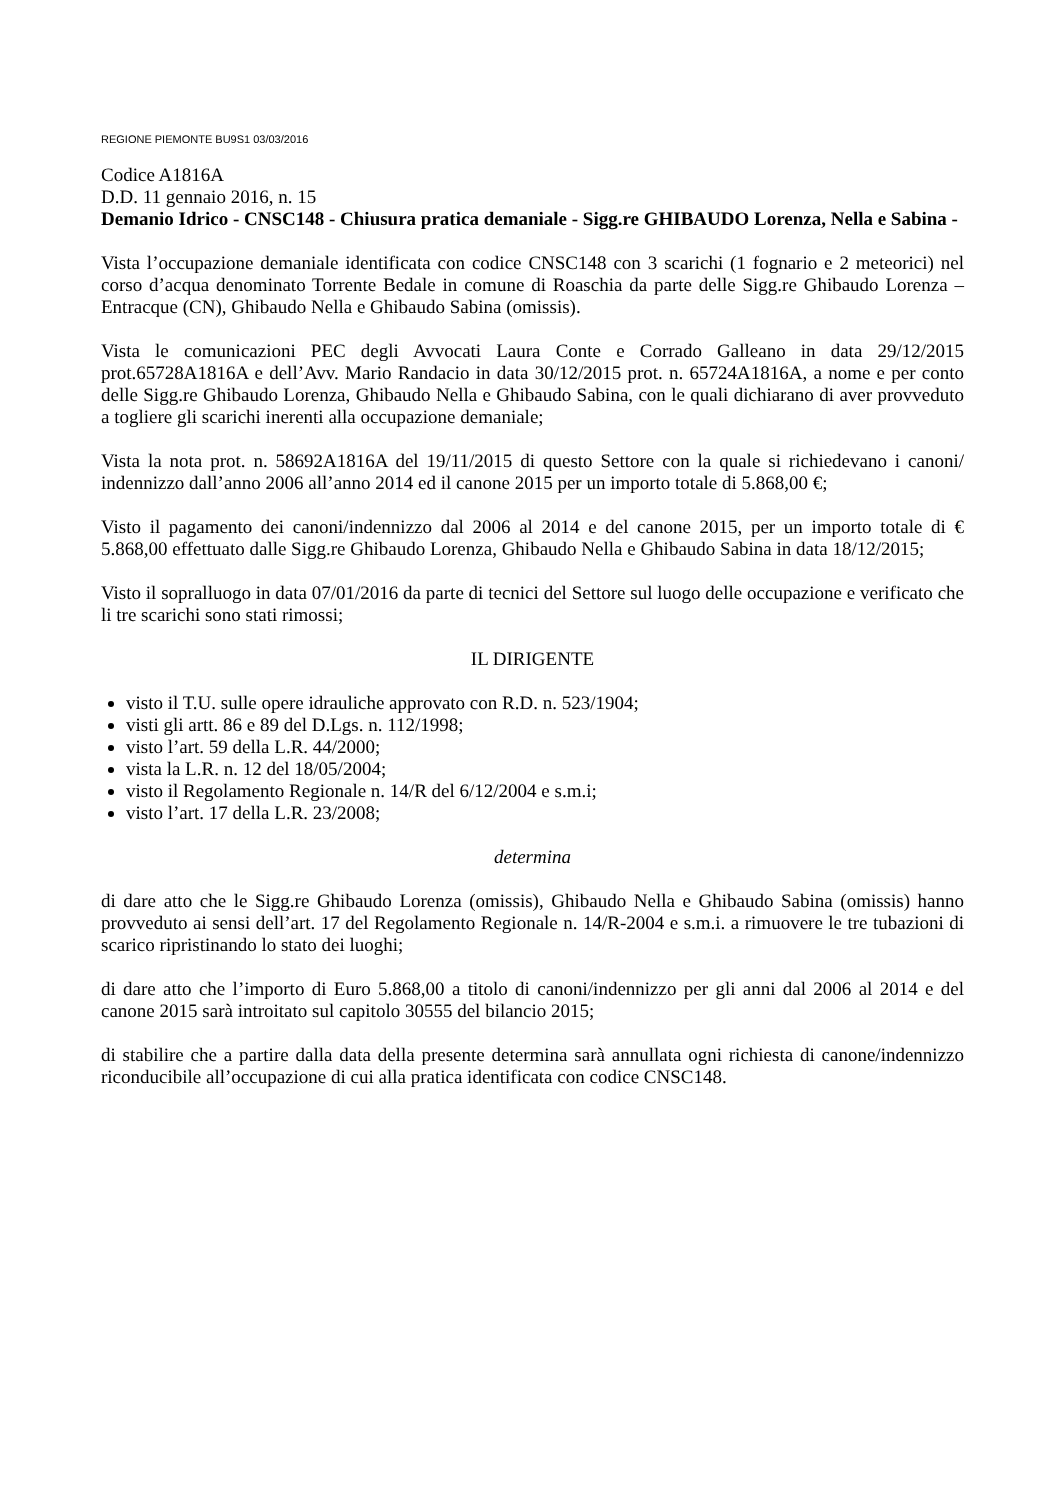REGIONE PIEMONTE BU9S1 03/03/2016
Codice A1816A
D.D. 11 gennaio 2016, n. 15
Demanio Idrico - CNSC148 - Chiusura pratica demaniale - Sigg.re GHIBAUDO Lorenza, Nella e Sabina -
Vista l’occupazione demaniale identificata con codice CNSC148 con 3 scarichi (1 fognario e 2 meteorici) nel corso d’acqua denominato Torrente Bedale in comune di Roaschia da parte delle Sigg.re Ghibaudo Lorenza – Entracque (CN), Ghibaudo Nella e Ghibaudo Sabina (omissis).
Vista le comunicazioni PEC degli Avvocati Laura Conte e Corrado Galleano in data 29/12/2015 prot.65728A1816A e dell’Avv. Mario Randacio in data 30/12/2015 prot. n. 65724A1816A, a nome e per conto delle Sigg.re Ghibaudo Lorenza, Ghibaudo Nella e Ghibaudo Sabina, con le quali dichiarano di aver provveduto a togliere gli scarichi inerenti alla occupazione demaniale;
Vista la nota prot. n. 58692A1816A del 19/11/2015 di questo Settore con la quale si richiedevano i canoni/ indennizzo dall’anno 2006 all’anno 2014 ed il canone 2015 per un importo totale di 5.868,00 €;
Visto il pagamento dei canoni/indennizzo dal 2006 al 2014 e del canone 2015, per un importo totale di € 5.868,00 effettuato dalle Sigg.re Ghibaudo Lorenza, Ghibaudo Nella e Ghibaudo Sabina in data 18/12/2015;
Visto il sopralluogo in data 07/01/2016 da parte di tecnici del Settore sul luogo delle occupazione e verificato che li tre scarichi sono stati rimossi;
IL DIRIGENTE
visto il T.U. sulle opere idrauliche approvato con R.D. n. 523/1904;
visti gli artt. 86 e 89 del D.Lgs. n. 112/1998;
visto l’art. 59 della L.R. 44/2000;
vista la L.R. n. 12 del 18/05/2004;
visto il Regolamento Regionale n. 14/R del 6/12/2004 e s.m.i;
visto l’art. 17 della L.R. 23/2008;
determina
di dare atto che le Sigg.re Ghibaudo Lorenza (omissis), Ghibaudo Nella e Ghibaudo Sabina (omissis) hanno provveduto ai sensi dell’art. 17 del Regolamento Regionale n. 14/R-2004 e s.m.i. a rimuovere le tre tubazioni di scarico ripristinando lo stato dei luoghi;
di dare atto che l’importo di Euro 5.868,00 a titolo di canoni/indennizzo per gli anni dal 2006 al 2014 e del canone 2015 sarà introitato sul capitolo 30555 del bilancio 2015;
di stabilire che a partire dalla data della presente determina sarà annullata ogni richiesta di canone/indennizzo riconducibile all’occupazione di cui alla pratica identificata con codice CNSC148.